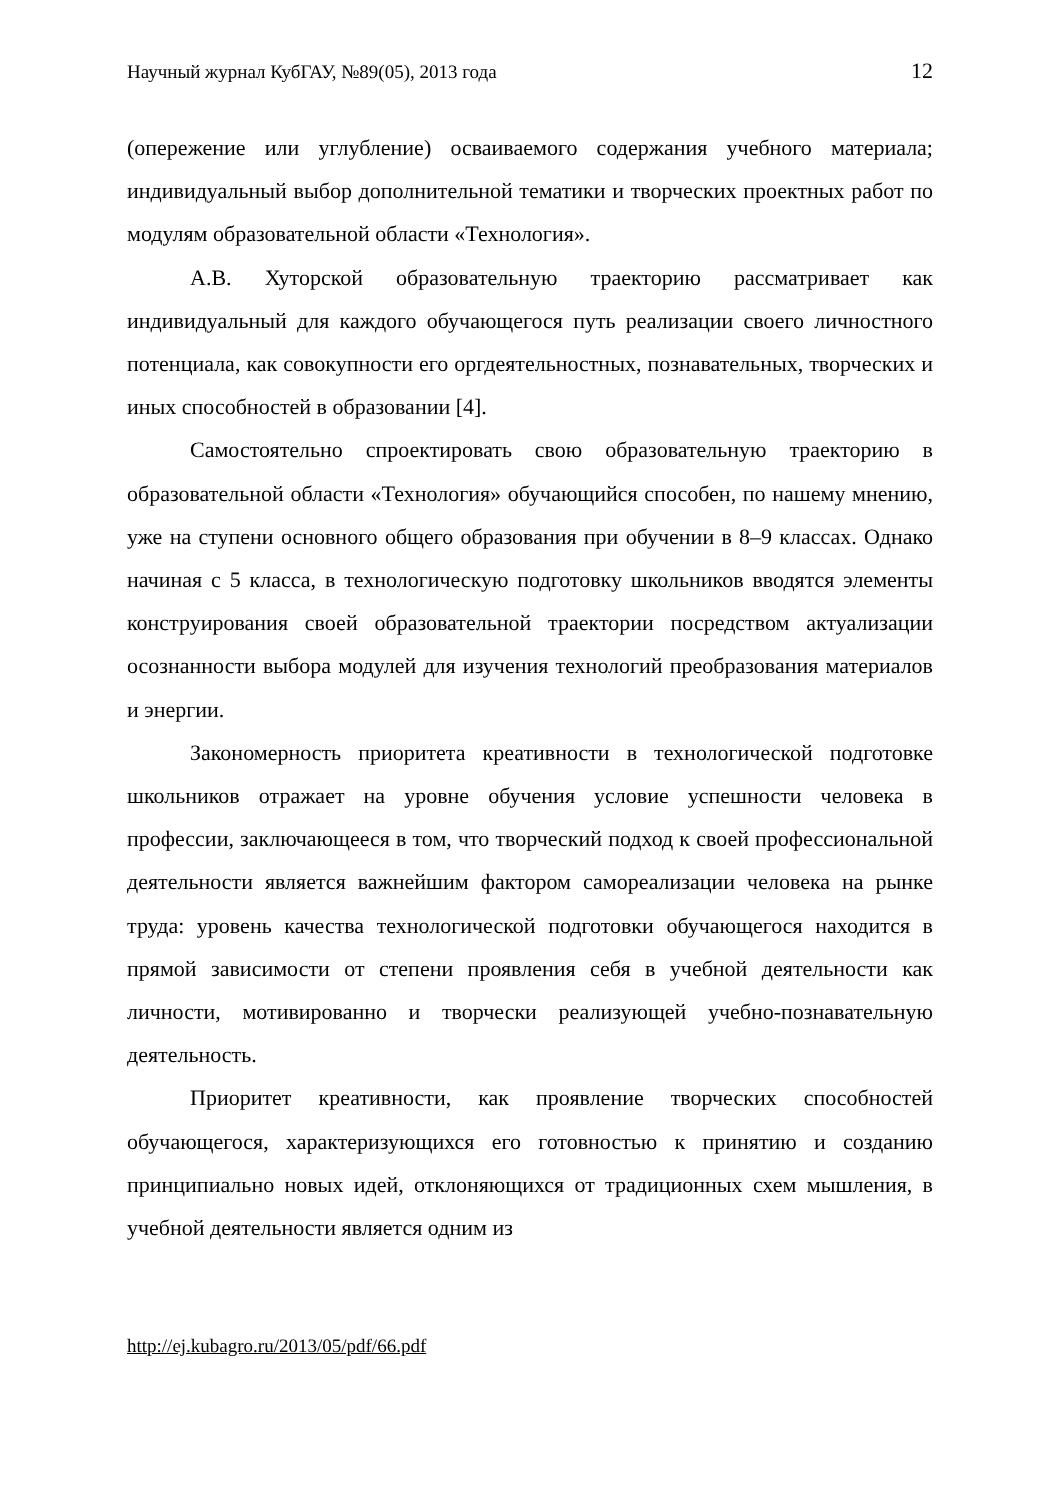Научный журнал КубГАУ, №89(05), 2013 года 12
(опережение или углубление) осваиваемого содержания учебного материала; индивидуальный выбор дополнительной тематики и творческих проектных работ по модулям образовательной области «Технология».
А.В. Хуторской образовательную траекторию рассматривает как индивидуальный для каждого обучающегося путь реализации своего личностного потенциала, как совокупности его оргдеятельностных, познавательных, творческих и иных способностей в образовании [4].
Самостоятельно спроектировать свою образовательную траекторию в образовательной области «Технология» обучающийся способен, по нашему мнению, уже на ступени основного общего образования при обучении в 8–9 классах. Однако начиная с 5 класса, в технологическую подготовку школьников вводятся элементы конструирования своей образовательной траектории посредством актуализации осознанности выбора модулей для изучения технологий преобразования материалов и энергии.
Закономерность приоритета креативности в технологической подготовке школьников отражает на уровне обучения условие успешности человека в профессии, заключающееся в том, что творческий подход к своей профессиональной деятельности является важнейшим фактором самореализации человека на рынке труда: уровень качества технологической подготовки обучающегося находится в прямой зависимости от степени проявления себя в учебной деятельности как личности, мотивированно и творчески реализующей учебно-познавательную деятельность.
Приоритет креативности, как проявление творческих способностей обучающегося, характеризующихся его готовностью к принятию и созданию принципиально новых идей, отклоняющихся от традиционных схем мышления, в учебной деятельности является одним из
http://ej.kubagro.ru/2013/05/pdf/66.pdf